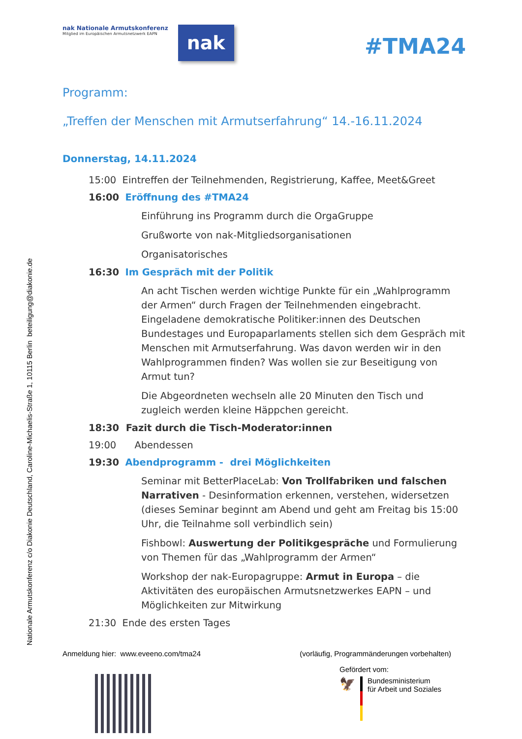Nationale Armutskonferenz c/o Diakonie Deutschland, Caroline-Michaelis-Straße 1, 10115 Berlin beteiligung@diakonie.de
nak Nationale Armutskonferenz
Mitglied im Europäischen Armutsnetzwerk EAPN
nak
#TMA24
Programm:
„Treffen der Menschen mit Armutserfahrung“ 14.-16.11.2024
Donnerstag, 14.11.2024
15:00 Eintreffen der Teilnehmenden, Registrierung, Kaffee, Meet&Greet
16:00 Eröffnung des #TMA24
Einführung ins Programm durch die OrgaGruppe
Grußworte von nak-Mitgliedsorganisationen
Organisatorisches
16:30 Im Gespräch mit der Politik
An acht Tischen werden wichtige Punkte für ein „Wahlprogramm der Armen“ durch Fragen der Teilnehmenden eingebracht. Eingeladene demokratische Politiker:innen des Deutschen Bundestages und Europaparlaments stellen sich dem Gespräch mit Menschen mit Armutserfahrung. Was davon werden wir in den Wahlprogrammen finden? Was wollen sie zur Beseitigung von Armut tun?
Die Abgeordneten wechseln alle 20 Minuten den Tisch und zugleich werden kleine Häppchen gereicht.
18:30 Fazit durch die Tisch-Moderator:innen
19:00 Abendessen
19:30 Abendprogramm - drei Möglichkeiten
Seminar mit BetterPlaceLab: Von Trollfabriken und falschen Narrativen - Desinformation erkennen, verstehen, widersetzen (dieses Seminar beginnt am Abend und geht am Freitag bis 15:00 Uhr, die Teilnahme soll verbindlich sein)
Fishbowl: Auswertung der Politikgespräche und Formulierung von Themen für das „Wahlprogramm der Armen“
Workshop der nak-Europagruppe: Armut in Europa – die Aktivitäten des europäischen Armutsnetzwerkes EAPN – und Möglichkeiten zur Mitwirkung
21:30 Ende des ersten Tages
Anmeldung hier: www.eveeno.com/tma24 (vorläufig, Programmänderungen vorbehalten)
Gefördert vom:
🦅 Bundesministerium
für Arbeit und Soziales